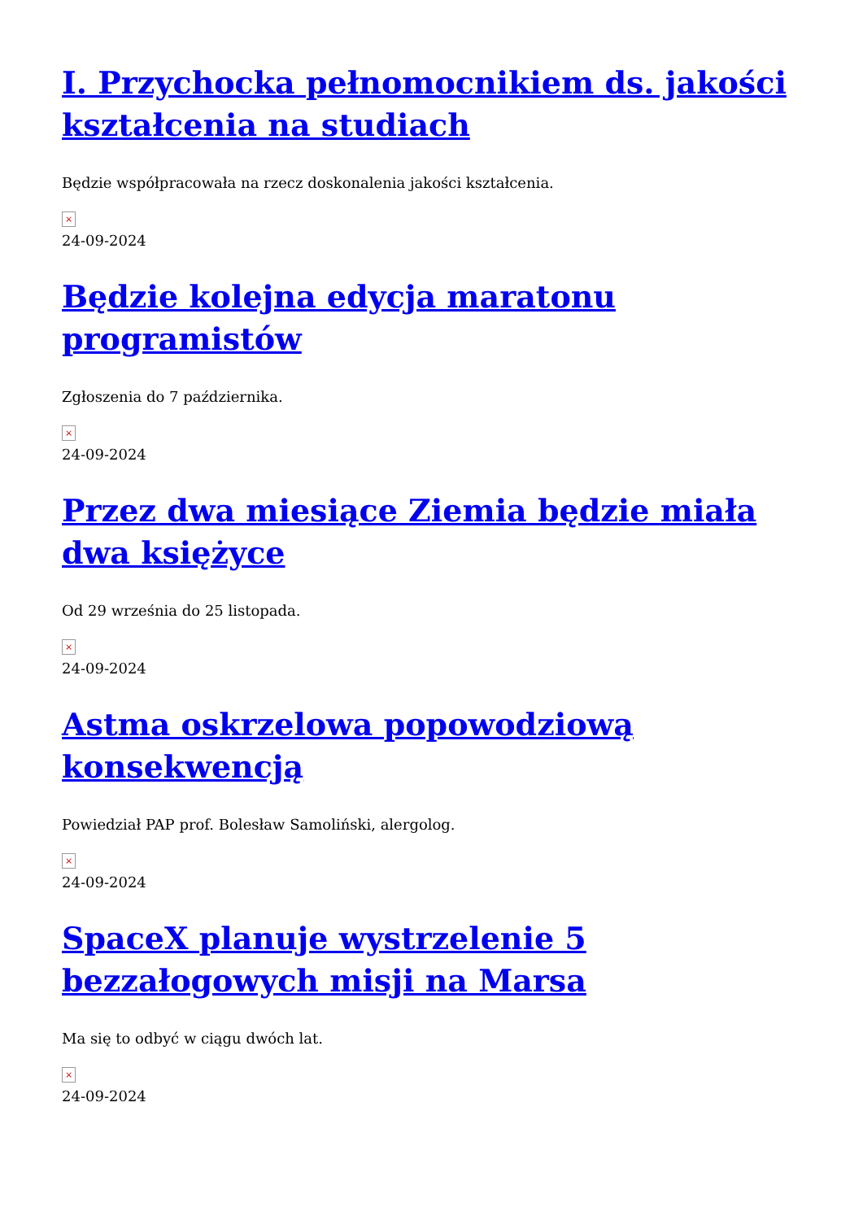I. Przychocka pełnomocnikiem ds. jakości kształcenia na studiach
Będzie współpracowała na rzecz doskonalenia jakości kształcenia.
×
24-09-2024
Będzie kolejna edycja maratonu programistów
Zgłoszenia do 7 października.
×
24-09-2024
Przez dwa miesiące Ziemia będzie miała dwa księżyce
Od 29 września do 25 listopada.
×
24-09-2024
Astma oskrzelowa popowodziową konsekwencją
Powiedział PAP prof. Bolesław Samoliński, alergolog.
×
24-09-2024
SpaceX planuje wystrzelenie 5 bezzałogowych misji na Marsa
Ma się to odbyć w ciągu dwóch lat.
×
24-09-2024